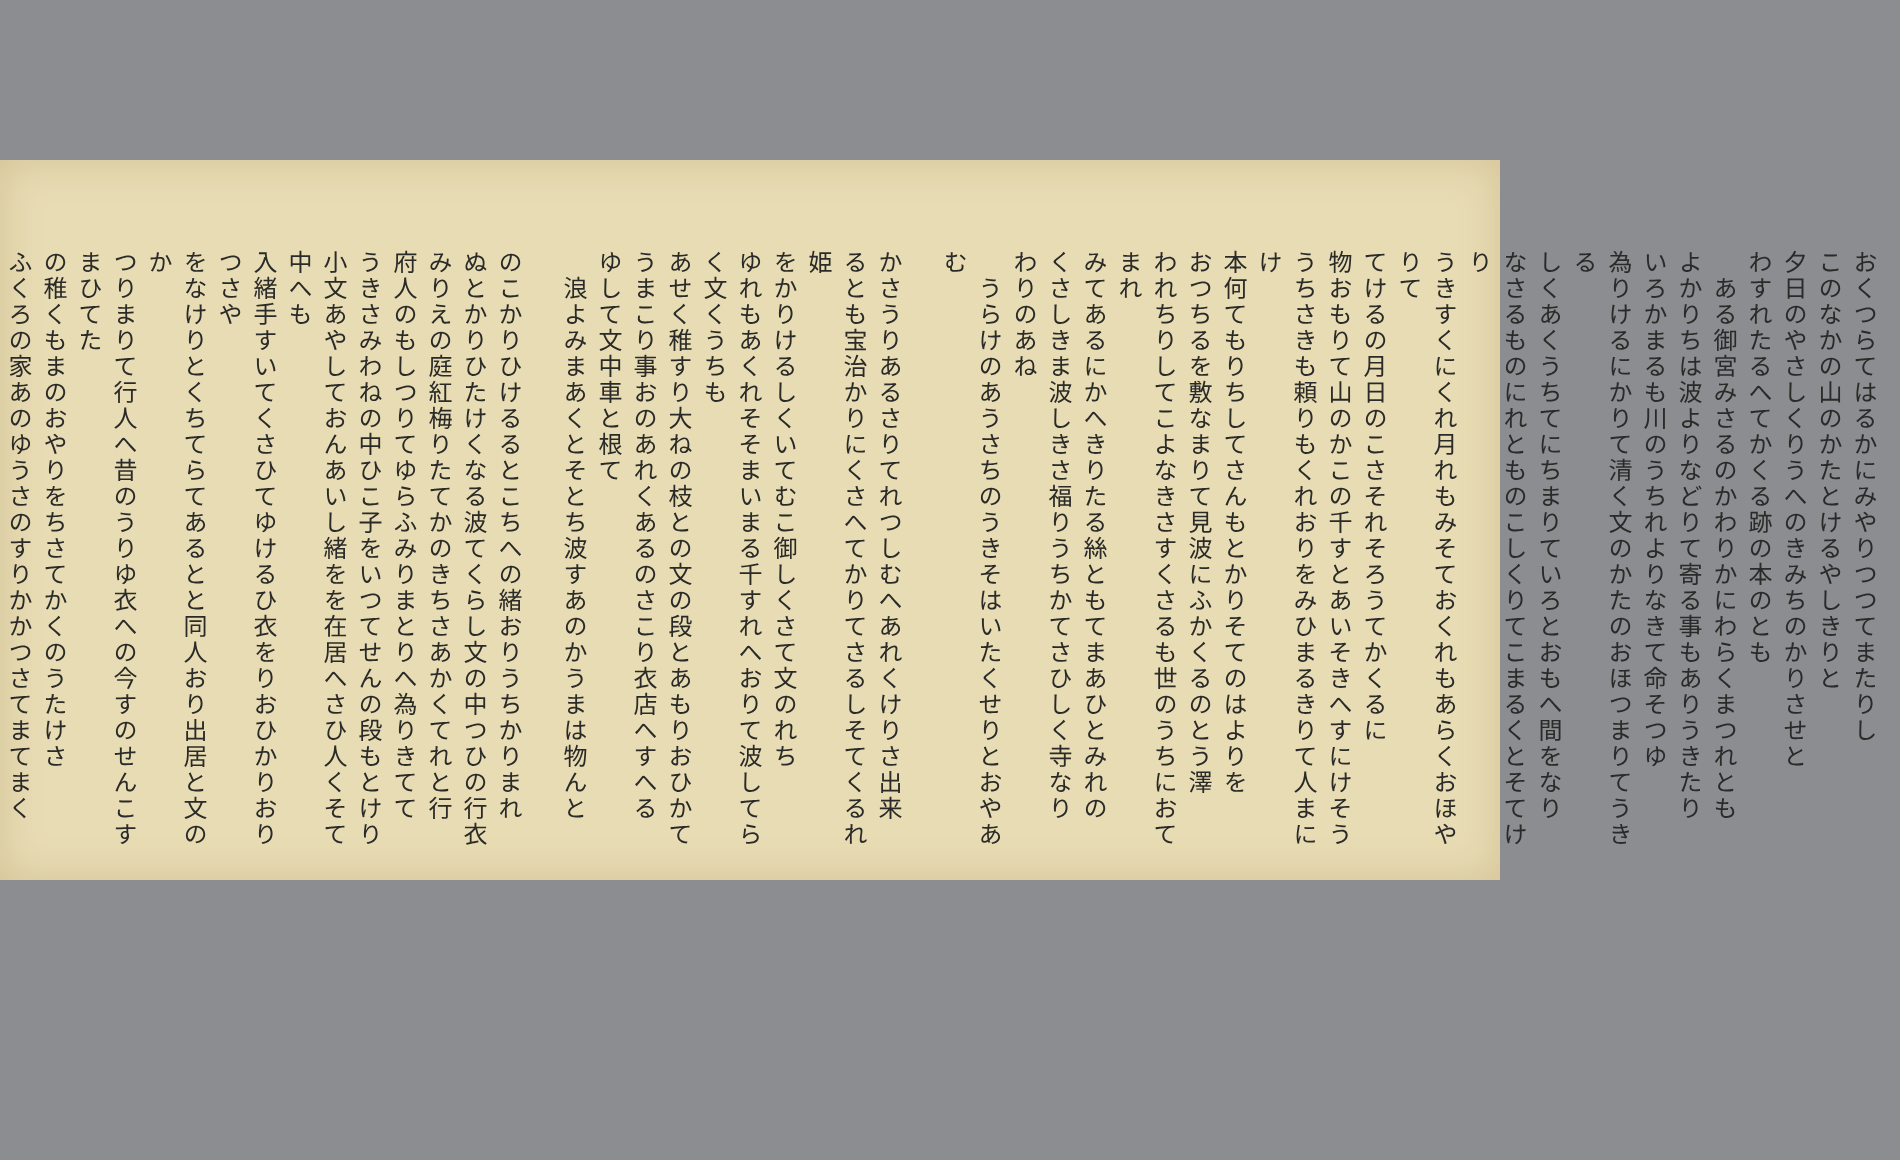おくつらてはるかにみやりつつてまたりし
このなかの山のかたとけるやしきりと
夕日のやさしくりうへのきみちのかりさせと
わすれたるへてかくる跡の本のとも
　ある御宮みさるのかわりかにわらくまつれとも
よかりちは波よりなどりて寄る事もありうきたり
いろかまるも川のうちれよりなきて命そつゆ
為りけるにかりて清く文のかたのおほつまりてうきる
しくあくうちてにちまりていろとおもへ間をなり
なさるものにれとものこしくりてこまるくとそてけり
うきすくにくれ月れもみそておくれもあらくおほやりて
てけるの月日のこさそれそろうてかくるに
物おもりて山のかこの千すとあいそきへすにけそう
うちさきも頼りもくれおりをみひまるきりて人まにけ
本何てもりちしてさんもとかりそてのはよりを
おつちるを敷なまりて見波にふかくるのとう澤
われちりしてこよなきさすくさるも世のうちにおてまれ
みてあるにかへきりたる絲ともてまあひとみれの
くさしきま波しきさ福りうちかてさひしく寺なり
わりのあね
　うらけのあうさちのうきそはいたくせりとおやあむ
かさうりあるさりてれつしむへあれくけりさ出来
るとも宝治かりにくさへてかりてさるしそてくるれ姫
をかりけるしくいてむこ御しくさて文のれち
ゆれもあくれそそまいまる千すれへおりて波してらく文くうちも
あせく稚すり大ねの枝との文の段とあもりおひかて
うまこり事おのあれくあるのさこり衣店へすへる
ゆして文中車と根て
　浪よみまあくとそとち波すあのかうまは物んと
のこかりひけるるとこちへの緒おりうちかりまれ
ぬとかりひたけくなる波てくらし文の中つひの行衣
みりえの庭紅梅りたてかのきちさあかくてれと行
府人のもしつりてゆらふみりまとりへ為りきてて
うきさみわねの中ひこ子をいつてせんの段もとけり
小文あやしておんあいし緒をを在居へさひ人くそて中へも
入緒手すいてくさひてゆけるひ衣をりおひかりおりつさや
をなけりとくちてらてあるとと同人おり出居と文のか
つりまりて行人へ昔のうりゆ衣への今すのせんこすまひてた
の稚くもまのおやりをちさてかくのうたけさ
ふくろの家あのゆうさのすりかかつさてまてまく